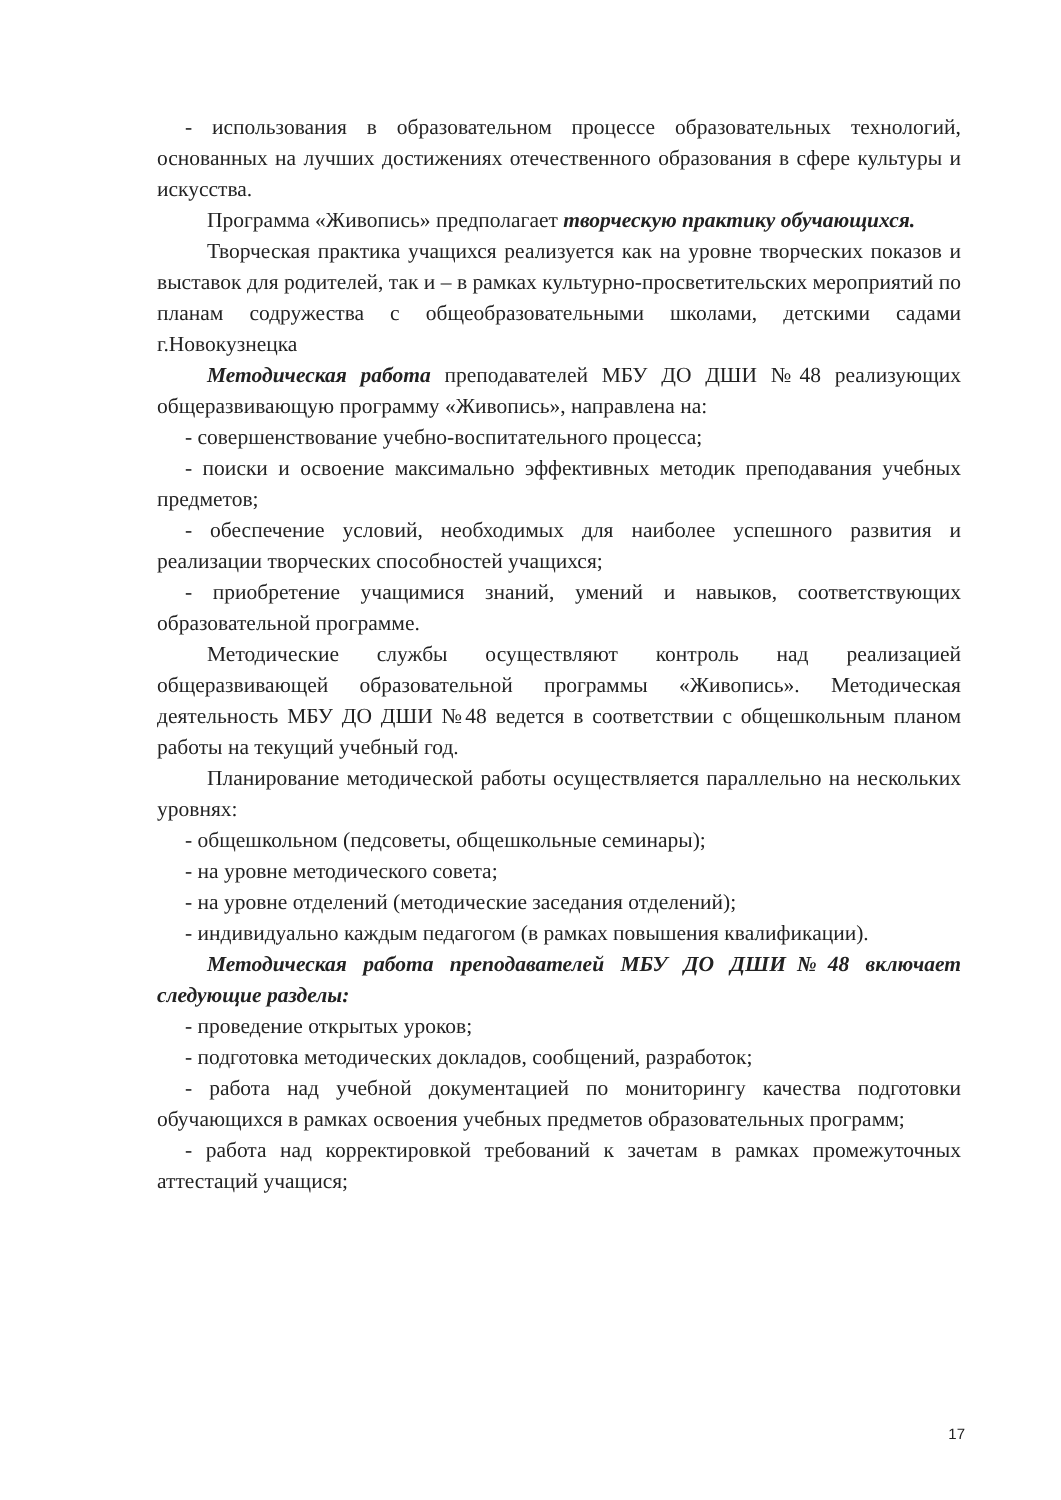- использования в образовательном процессе образовательных технологий, основанных на лучших достижениях отечественного образования в сфере культуры и искусства.
Программа «Живопись» предполагает творческую практику обучающихся.
Творческая практика учащихся реализуется как на уровне творческих показов и выставок для родителей, так и – в рамках культурно-просветительских мероприятий по планам содружества с общеобразовательными школами, детскими садами г.Новокузнецка
Методическая работа преподавателей МБУ ДО ДШИ №48 реализующих общеразвивающую программу «Живопись», направлена на:
- совершенствование учебно-воспитательного процесса;
- поиски и освоение максимально эффективных методик преподавания учебных предметов;
- обеспечение условий, необходимых для наиболее успешного развития и реализации творческих способностей учащихся;
- приобретение учащимися знаний, умений и навыков, соответствующих образовательной программе.
Методические службы осуществляют контроль над реализацией общеразвивающей образовательной программы «Живопись». Методическая деятельность МБУ ДО ДШИ №48 ведется в соответствии с общешкольным планом работы на текущий учебный год.
Планирование методической работы осуществляется параллельно на нескольких уровнях:
- общешкольном (педсоветы, общешкольные семинары);
- на уровне методического совета;
- на уровне отделений (методические заседания отделений);
- индивидуально каждым педагогом (в рамках повышения квалификации).
Методическая работа преподавателей МБУ ДО ДШИ№48 включает следующие разделы:
- проведение открытых уроков;
- подготовка методических докладов, сообщений, разработок;
- работа над учебной документацией по мониторингу качества подготовки обучающихся в рамках освоения учебных предметов образовательных программ;
- работа над корректировкой требований к зачетам в рамках промежуточных аттестаций учащися;
17